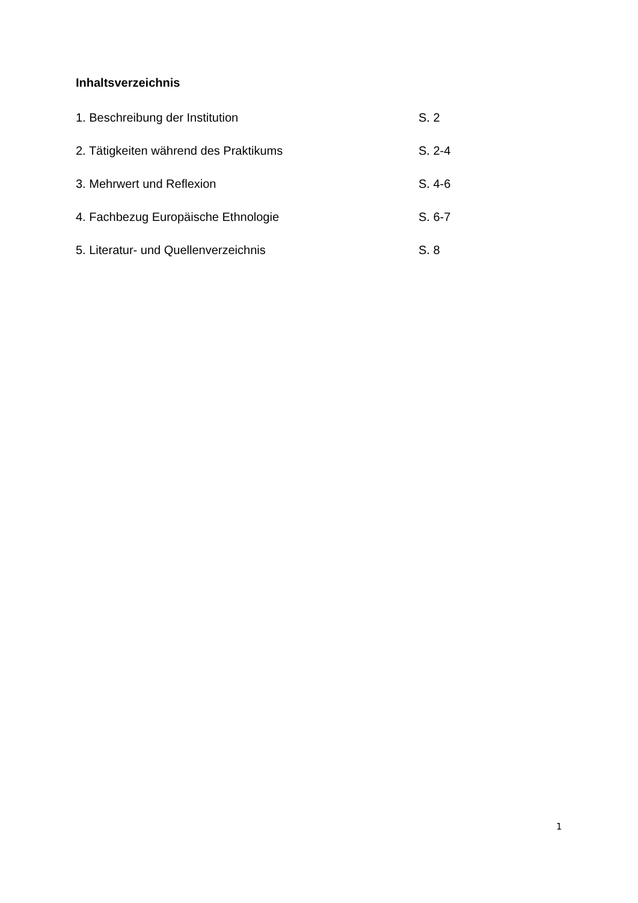Inhaltsverzeichnis
1. Beschreibung der Institution S. 2
2. Tätigkeiten während des Praktikums S. 2-4
3. Mehrwert und Reflexion S. 4-6
4. Fachbezug Europäische Ethnologie S. 6-7
5. Literatur- und Quellenverzeichnis S. 8
1